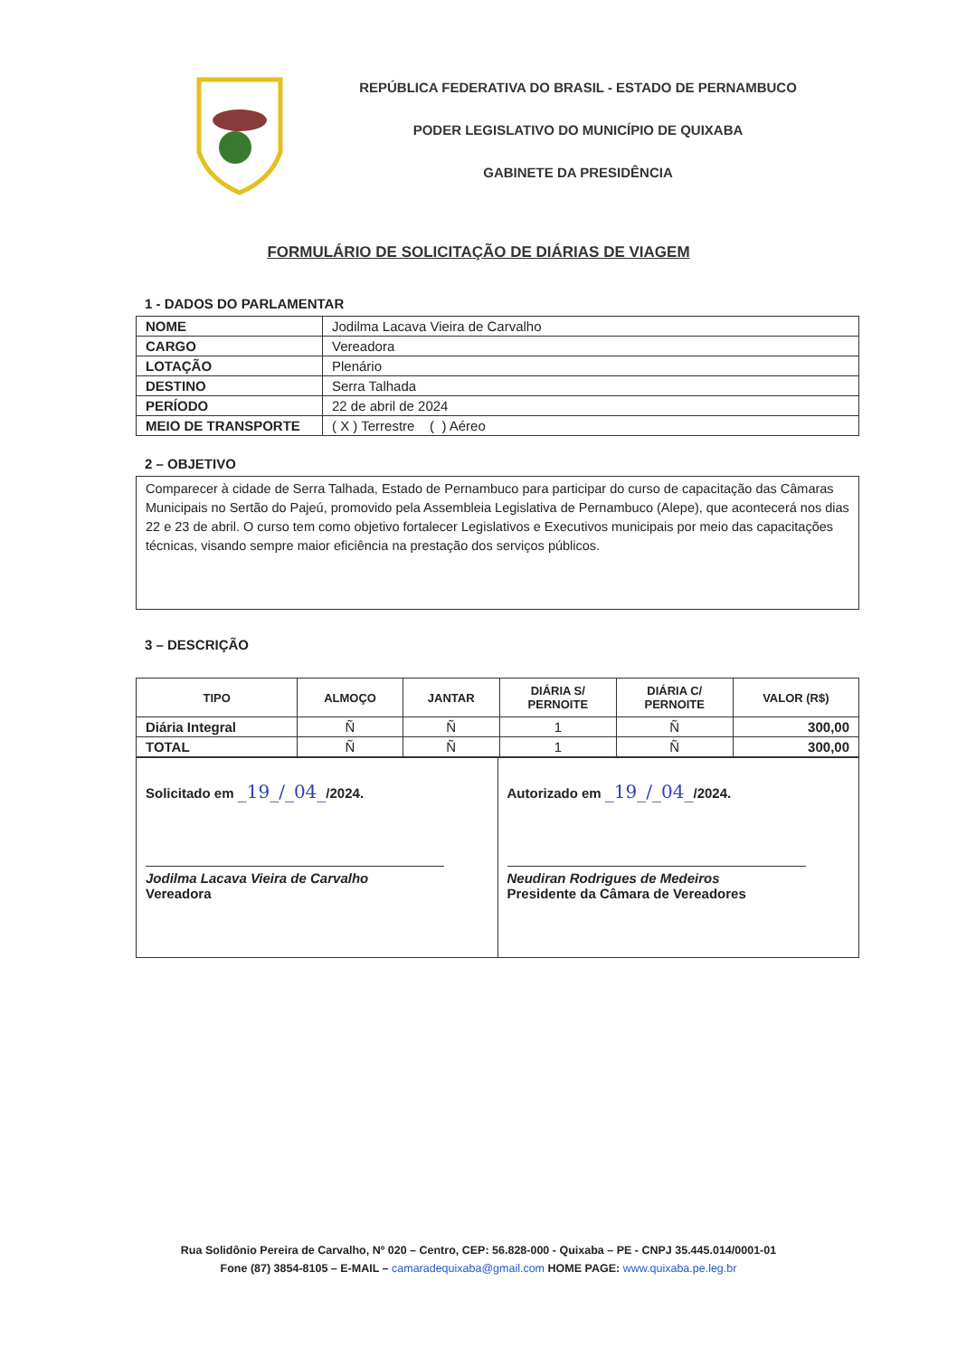REPÚBLICA FEDERATIVA DO BRASIL - ESTADO DE PERNAMBUCO
PODER LEGISLATIVO DO MUNICÍPIO DE QUIXABA
GABINETE DA PRESIDÊNCIA
FORMULÁRIO DE SOLICITAÇÃO DE DIÁRIAS DE VIAGEM
1 - DADOS DO PARLAMENTAR
| NOME | Jodilma Lacava Vieira de Carvalho |
| CARGO | Vereadora |
| LOTAÇÃO | Plenário |
| DESTINO | Serra Talhada |
| PERÍODO | 22 de abril de 2024 |
| MEIO DE TRANSPORTE | ( X ) Terrestre ( ) Aéreo |
2 – OBJETIVO
Comparecer à cidade de Serra Talhada, Estado de Pernambuco para participar do curso de capacitação das Câmaras Municipais no Sertão do Pajeú, promovido pela Assembleia Legislativa de Pernambuco (Alepe), que acontecerá nos dias 22 e 23 de abril. O curso tem como objetivo fortalecer Legislativos e Executivos municipais por meio das capacitações técnicas, visando sempre maior eficiência na prestação dos serviços públicos.
3 – DESCRIÇÃO
| TIPO | ALMOÇO | JANTAR | DIÁRIA S/ PERNOITE | DIÁRIA C/ PERNOITE | VALOR (R$) |
| --- | --- | --- | --- | --- | --- |
| Diária Integral | Ñ | Ñ | 1 | Ñ | 300,00 |
| TOTAL | Ñ | Ñ | 1 | Ñ | 300,00 |
| Solicitado em _19_/_04_ /2024. Jodilma Lacava Vieira de Carvalho Vereadora | Autorizado em _19_/_04_ /2024. Neudiran Rodrigues de Medeiros Presidente da Câmara de Vereadores |
Rua Solidônio Pereira de Carvalho, Nº 020 – Centro, CEP: 56.828-000 - Quixaba – PE - CNPJ 35.445.014/0001-01
Fone (87) 3854-8105 – E-MAIL – camaradequixaba@gmail.com HOME PAGE: www.quixaba.pe.leg.br